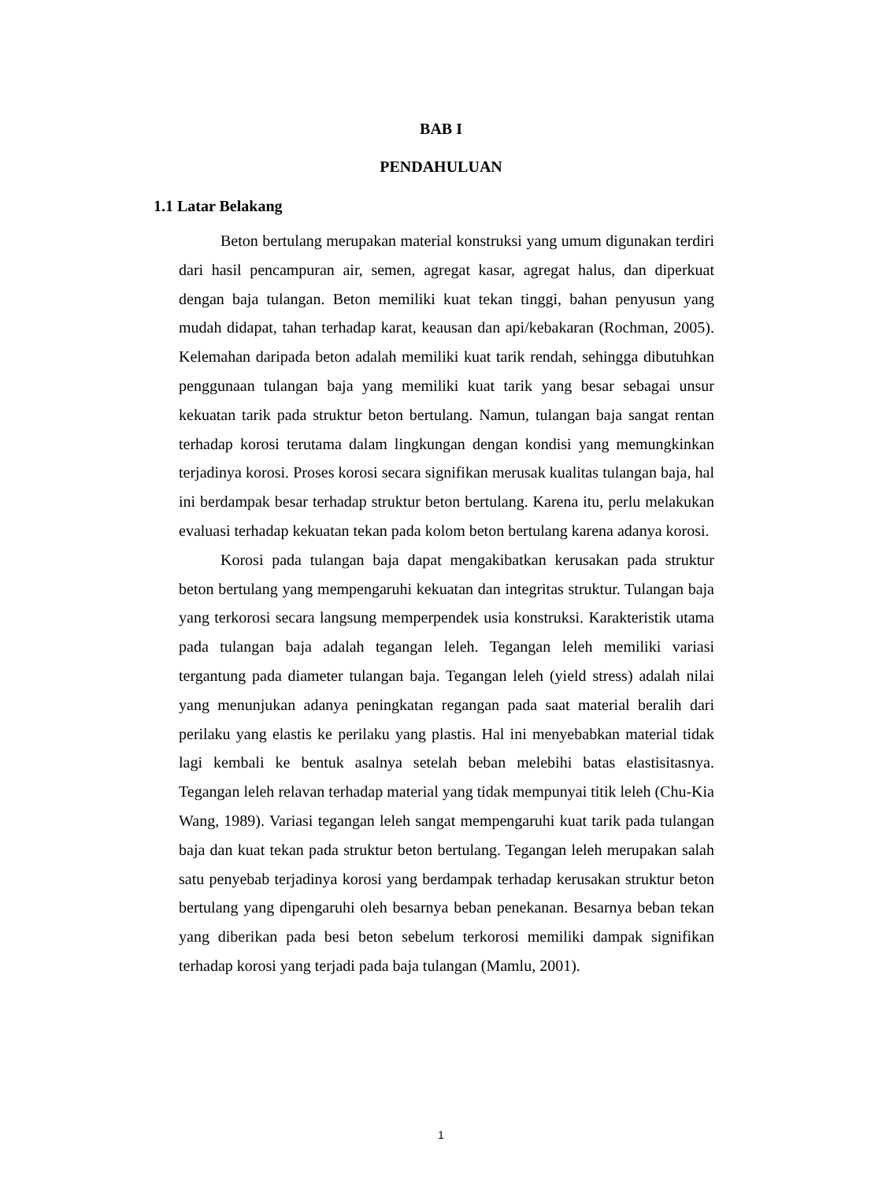BAB I
PENDAHULUAN
1.1 Latar Belakang
Beton bertulang merupakan material konstruksi yang umum digunakan terdiri dari hasil pencampuran air, semen, agregat kasar, agregat halus, dan diperkuat dengan baja tulangan. Beton memiliki kuat tekan tinggi, bahan penyusun yang mudah didapat, tahan terhadap karat, keausan dan api/kebakaran (Rochman, 2005). Kelemahan daripada beton adalah memiliki kuat tarik rendah, sehingga dibutuhkan penggunaan tulangan baja yang memiliki kuat tarik yang besar sebagai unsur kekuatan tarik pada struktur beton bertulang. Namun, tulangan baja sangat rentan terhadap korosi terutama dalam lingkungan dengan kondisi yang memungkinkan terjadinya korosi. Proses korosi secara signifikan merusak kualitas tulangan baja, hal ini berdampak besar terhadap struktur beton bertulang. Karena itu, perlu melakukan evaluasi terhadap kekuatan tekan pada kolom beton bertulang karena adanya korosi.
Korosi pada tulangan baja dapat mengakibatkan kerusakan pada struktur beton bertulang yang mempengaruhi kekuatan dan integritas struktur. Tulangan baja yang terkorosi secara langsung memperpendek usia konstruksi. Karakteristik utama pada tulangan baja adalah tegangan leleh. Tegangan leleh memiliki variasi tergantung pada diameter tulangan baja. Tegangan leleh (yield stress) adalah nilai yang menunjukan adanya peningkatan regangan pada saat material beralih dari perilaku yang elastis ke perilaku yang plastis. Hal ini menyebabkan material tidak lagi kembali ke bentuk asalnya setelah beban melebihi batas elastisitasnya. Tegangan leleh relavan terhadap material yang tidak mempunyai titik leleh (Chu-Kia Wang, 1989). Variasi tegangan leleh sangat mempengaruhi kuat tarik pada tulangan baja dan kuat tekan pada struktur beton bertulang. Tegangan leleh merupakan salah satu penyebab terjadinya korosi yang berdampak terhadap kerusakan struktur beton bertulang yang dipengaruhi oleh besarnya beban penekanan. Besarnya beban tekan yang diberikan pada besi beton sebelum terkorosi memiliki dampak signifikan terhadap korosi yang terjadi pada baja tulangan (Mamlu, 2001).
1